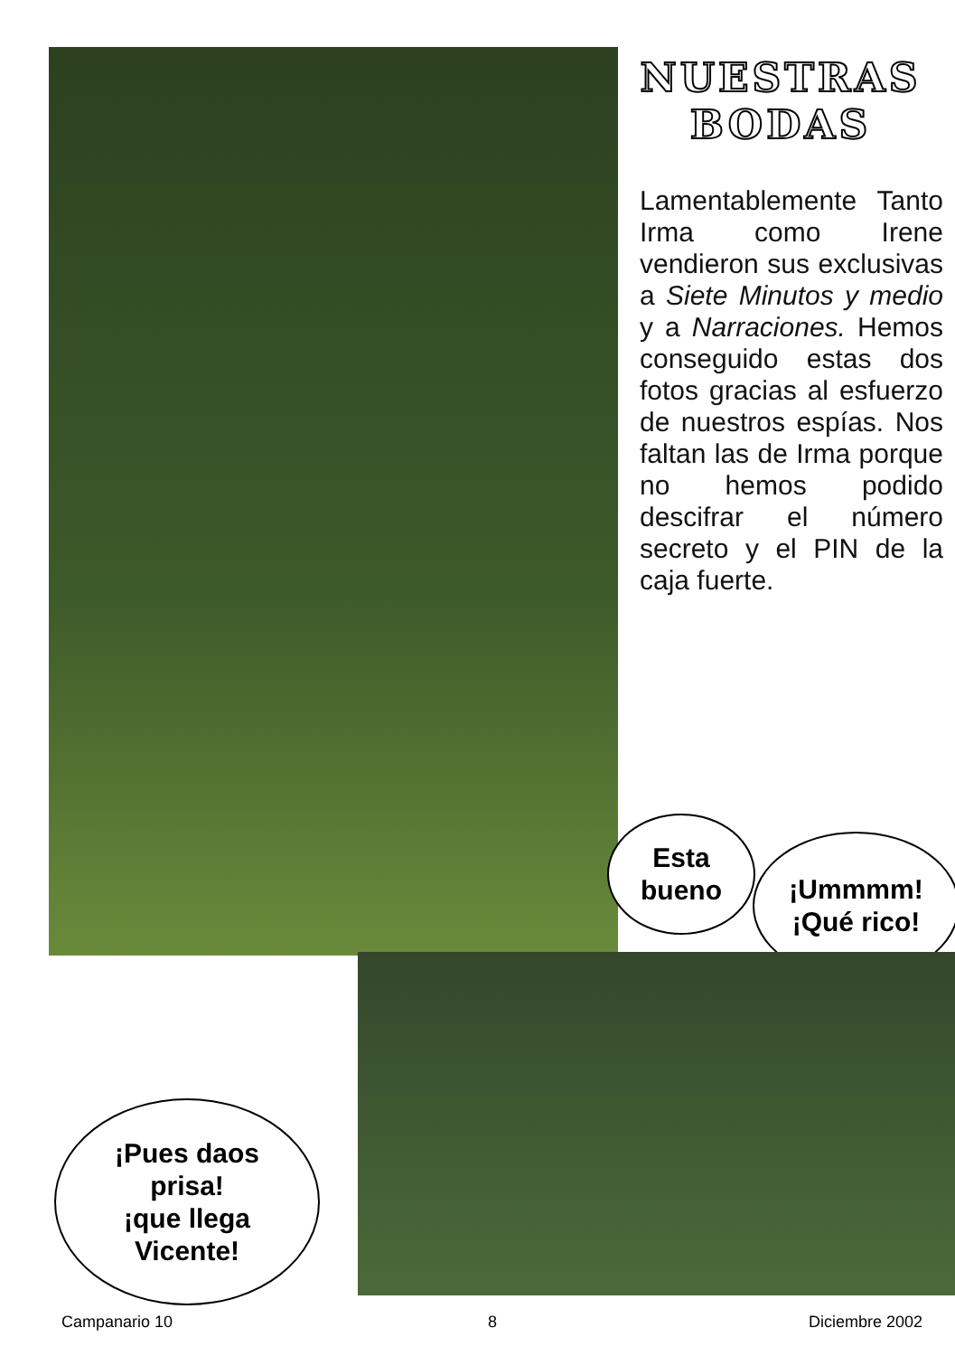NUESTRAS
BODAS
Lamentablemente Tanto Irma como Irene vendieron sus exclusivas a Siete Minutos y medio y a Narraciones. Hemos conseguido estas dos fotos gracias al esfuerzo de nuestros espías. Nos faltan las de Irma porque no hemos podido descifrar el número secreto y el PIN de la caja fuerte.
Esta
bueno
¡Ummmm!
¡Qué rico!
¡Pues daos
prisa!
¡que llega
Vicente!
Campanario 10 8 Diciembre 2002